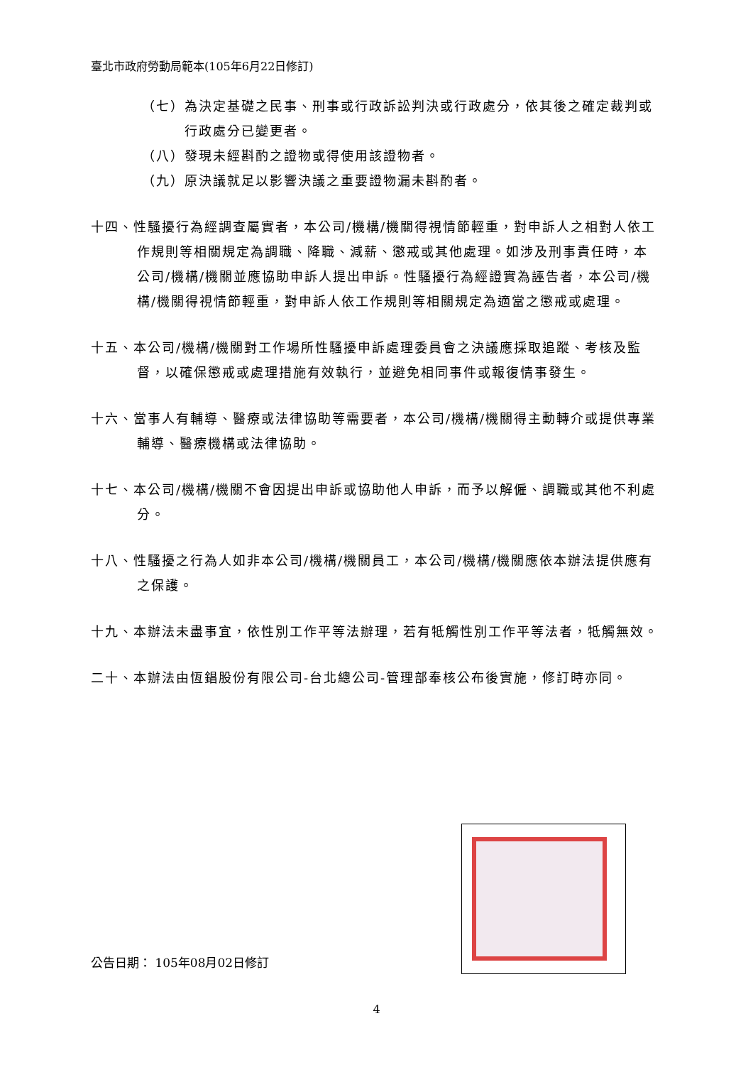臺北市政府勞動局範本(105年6月22日修訂)
（七）為決定基礎之民事、刑事或行政訴訟判決或行政處分，依其後之確定裁判或行政處分已變更者。
（八）發現未經斟酌之證物或得使用該證物者。
（九）原決議就足以影響決議之重要證物漏未斟酌者。
十四、性騷擾行為經調查屬實者，本公司/機構/機關得視情節輕重，對申訴人之相對人依工作規則等相關規定為調職、降職、減薪、懲戒或其他處理。如涉及刑事責任時，本公司/機構/機關並應協助申訴人提出申訴。性騷擾行為經證實為誣告者，本公司/機構/機關得視情節輕重，對申訴人依工作規則等相關規定為適當之懲戒或處理。
十五、本公司/機構/機關對工作場所性騷擾申訴處理委員會之決議應採取追蹤、考核及監督，以確保懲戒或處理措施有效執行，並避免相同事件或報復情事發生。
十六、當事人有輔導、醫療或法律協助等需要者，本公司/機構/機關得主動轉介或提供專業輔導、醫療機構或法律協助。
十七、本公司/機構/機關不會因提出申訴或協助他人申訴，而予以解僱、調職或其他不利處分。
十八、性騷擾之行為人如非本公司/機構/機關員工，本公司/機構/機關應依本辦法提供應有之保護。
十九、本辦法未盡事宜，依性別工作平等法辦理，若有牴觸性別工作平等法者，牴觸無效。
二十、本辦法由恆錩股份有限公司-台北總公司-管理部奉核公布後實施，修訂時亦同。
公告日期： 105年08月02日修訂
4